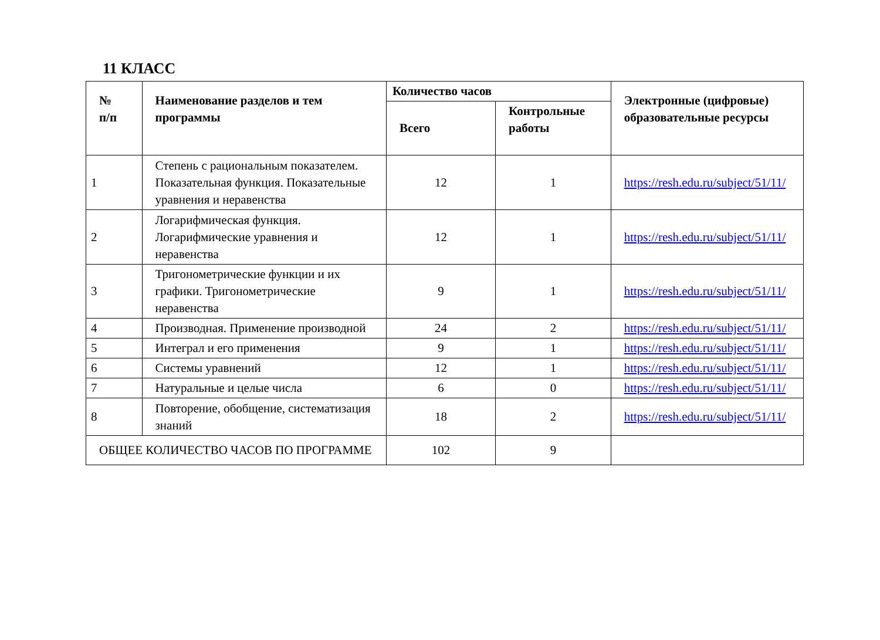11 КЛАСС
| № п/п | Наименование разделов и тем программы | Количество часов | | Электронные (цифровые) образовательные ресурсы |
| --- | --- | --- | --- | --- |
| | | Всего | Контрольные работы | |
| 1 | Степень с рациональным показателем. Показательная функция. Показательные уравнения и неравенства | 12 | 1 | https://resh.edu.ru/subject/51/11/ |
| 2 | Логарифмическая функция. Логарифмические уравнения и неравенства | 12 | 1 | https://resh.edu.ru/subject/51/11/ |
| 3 | Тригонометрические функции и их графики. Тригонометрические неравенства | 9 | 1 | https://resh.edu.ru/subject/51/11/ |
| 4 | Производная. Применение производной | 24 | 2 | https://resh.edu.ru/subject/51/11/ |
| 5 | Интеграл и его применения | 9 | 1 | https://resh.edu.ru/subject/51/11/ |
| 6 | Системы уравнений | 12 | 1 | https://resh.edu.ru/subject/51/11/ |
| 7 | Натуральные и целые числа | 6 | 0 | https://resh.edu.ru/subject/51/11/ |
| 8 | Повторение, обобщение, систематизация знаний | 18 | 2 | https://resh.edu.ru/subject/51/11/ |
| ОБЩЕЕ КОЛИЧЕСТВО ЧАСОВ ПО ПРОГРАММЕ | | 102 | 9 | |